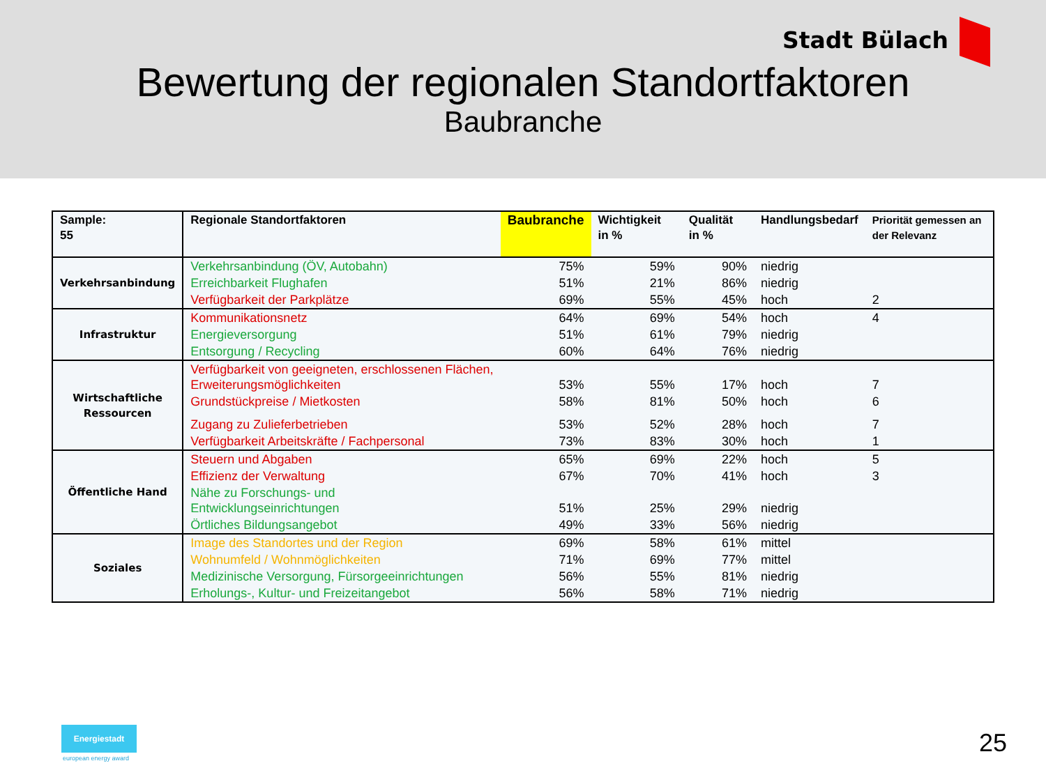Stadt Bülach
Bewertung der regionalen Standortfaktoren
Baubranche
| Sample: 55 | Regionale Standortfaktoren | Baubranche | Wichtigkeit in % | Qualität in % | Handlungsbedarf | Priorität gemessen an der Relevanz |
| --- | --- | --- | --- | --- | --- | --- |
| Verkehrsanbindung | Verkehrsanbindung (ÖV, Autobahn) | 75% | 59% | 90% | niedrig | |
| | Erreichbarkeit Flughafen | 51% | 21% | 86% | niedrig | |
| | Verfügbarkeit der Parkplätze | 69% | 55% | 45% | hoch | 2 |
| Infrastruktur | Kommunikationsnetz | 64% | 69% | 54% | hoch | 4 |
| | Energieversorgung | 51% | 61% | 79% | niedrig | |
| | Entsorgung / Recycling | 60% | 64% | 76% | niedrig | |
| Wirtschaftliche Ressourcen | Verfügbarkeit von geeigneten, erschlossenen Flächen, Erweiterungsmöglichkeiten | 53% | 55% | 17% | hoch | 7 |
| | Grundstückpreise / Mietkosten | 58% | 81% | 50% | hoch | 6 |
| | Zugang zu Zulieferbetrieben | 53% | 52% | 28% | hoch | 7 |
| | Verfügbarkeit Arbeitskräfte / Fachpersonal | 73% | 83% | 30% | hoch | 1 |
| Öffentliche Hand | Steuern und Abgaben | 65% | 69% | 22% | hoch | 5 |
| | Effizienz der Verwaltung | 67% | 70% | 41% | hoch | 3 |
| | Nähe zu Forschungs- und Entwicklungseinrichtungen | 51% | 25% | 29% | niedrig | |
| | Örtliches Bildungsangebot | 49% | 33% | 56% | niedrig | |
| Soziales | Image des Standortes und der Region | 69% | 58% | 61% | mittel | |
| | Wohnumfeld / Wohnmöglichkeiten | 71% | 69% | 77% | mittel | |
| | Medizinische Versorgung, Fürsorgeeinrichtungen | 56% | 55% | 81% | niedrig | |
| | Erholungs-, Kultur- und Freizeitangebot | 56% | 58% | 71% | niedrig | |
Energiestadt
european energy award
25